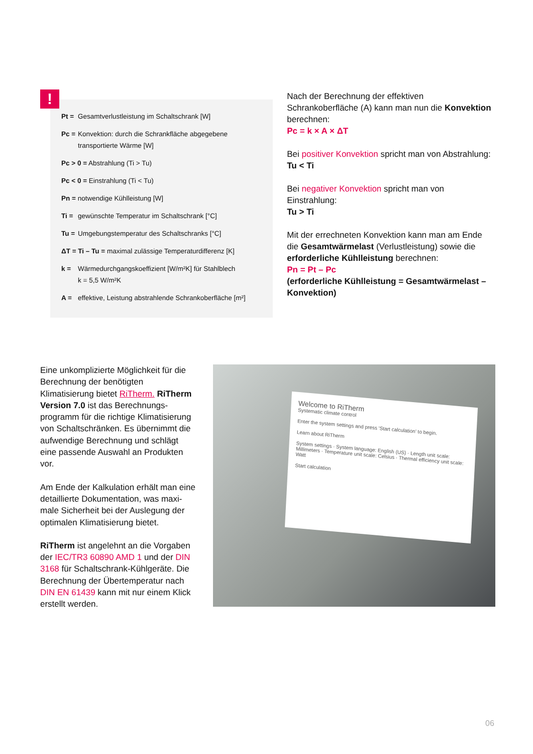!
Pt = Gesamtverlustleistung im Schaltschrank [W]
Pc = Konvektion: durch die Schrankfläche abgegebene transportierte Wärme [W]
Pc > 0 = Abstrahlung (Ti > Tu)
Pc < 0 = Einstrahlung (Ti < Tu)
Pn = notwendige Kühlleistung [W]
Ti = gewünschte Temperatur im Schaltschrank [°C]
Tu = Umgebungstemperatur des Schaltschranks [°C]
ΔT = Ti – Tu = maximal zulässige Temperaturdifferenz [K]
k = Wärmedurchgangskoeffizient [W/m²K] für Stahlblech
k = 5,5 W/m²K
A = effektive, Leistung abstrahlende Schrankoberfläche [m²]
Nach der Berechnung der effektiven Schrankoberfläche (A) kann man nun die Konvektion berechnen:
Pc = k × A × ΔT
Bei positiver Konvektion spricht man von Abstrahlung:
Tu < Ti
Bei negativer Konvektion spricht man von Einstrahlung:
Tu > Ti
Mit der errechneten Konvektion kann man am Ende die Gesamtwärmelast (Verlustleistung) sowie die erforderliche Kühlleistung berechnen:
Pn = Pt – Pc
(erforderliche Kühlleistung = Gesamtwärmelast – Konvektion)
Eine unkomplizierte Möglichkeit für die Berechnung der benötigten Klimatisierung bietet RiTherm. RiTherm Version 7.0 ist das Berechnungs-programm für die richtige Klimatisierung von Schaltschränken. Es übernimmt die aufwendige Berechnung und schlägt eine passende Auswahl an Produkten vor.
Am Ende der Kalkulation erhält man eine detaillierte Dokumentation, was maxi-male Sicherheit bei der Auslegung der optimalen Klimatisierung bietet.
RiTherm ist angelehnt an die Vorgaben der IEC/TR3 60890 AMD 1 und der DIN 3168 für Schaltschrank-Kühlgeräte. Die Berechnung der Übertemperatur nach DIN EN 61439 kann mit nur einem Klick erstellt werden.
Welcome to RiTherm
Systematic climate control
Enter the system settings and press 'Start calculation' to begin.
Learn about RiTherm
System settings · System language: English (US) · Length unit scale: Millimeters · Temperature unit scale: Celsius · Thermal efficiency unit scale: Watt
Start calculation
06